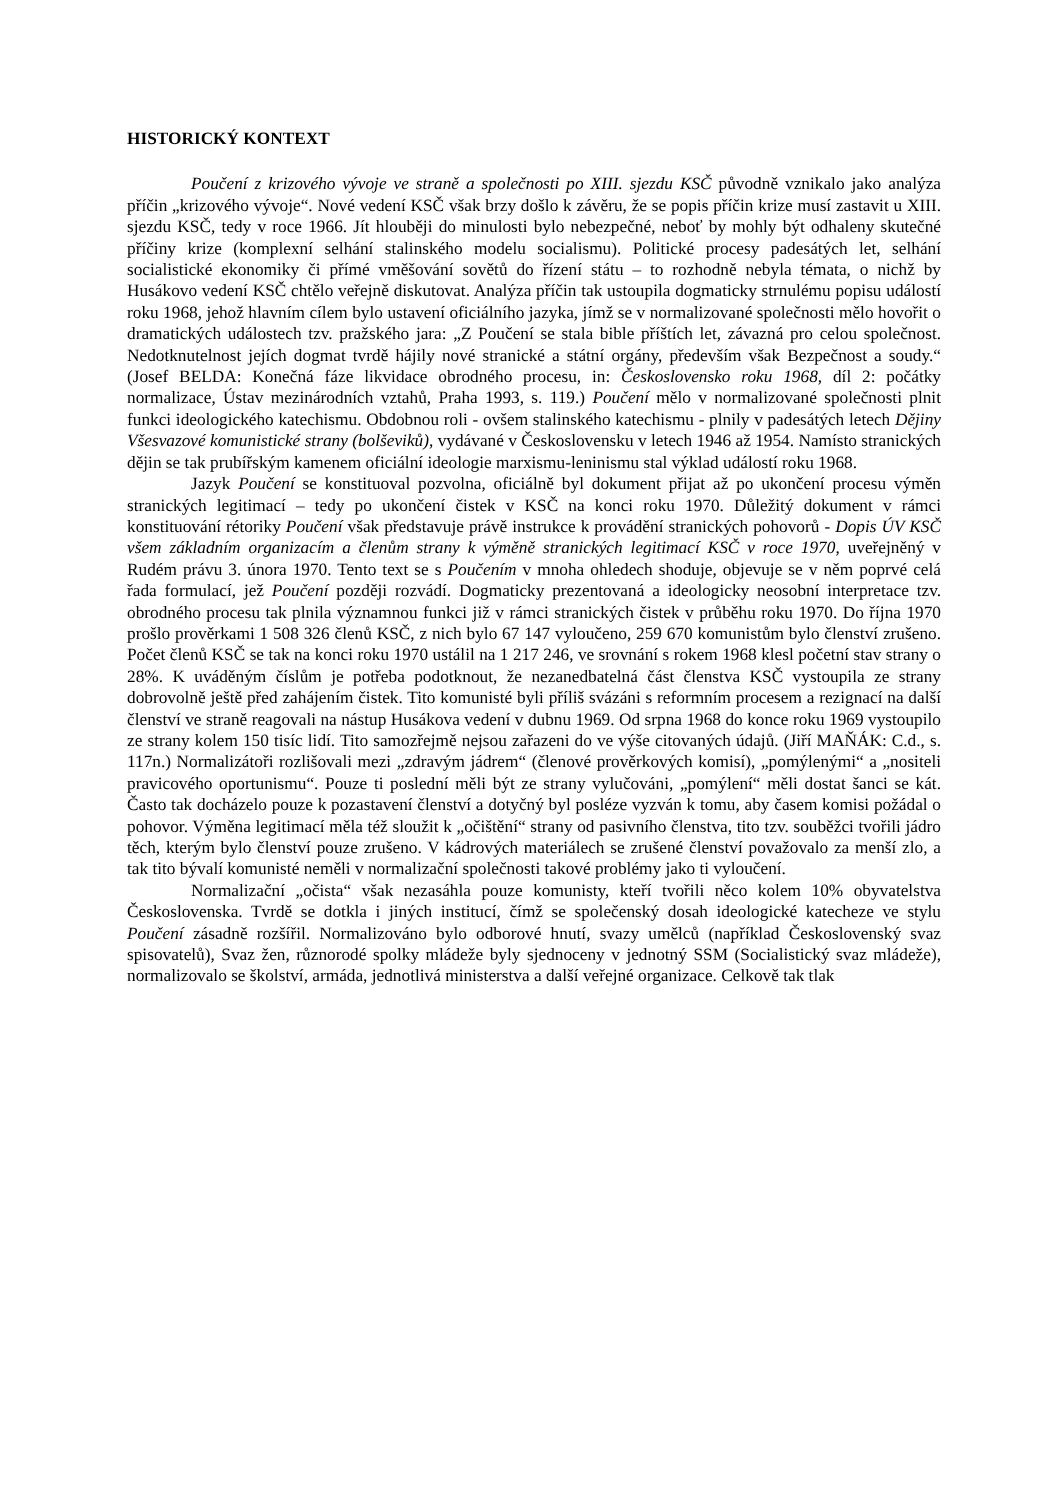HISTORICKÝ KONTEXT
Poučení z krizového vývoje ve straně a společnosti po XIII. sjezdu KSČ původně vznikalo jako analýza příčin „krizového vývoje“. Nové vedení KSČ však brzy došlo k závěru, že se popis příčin krize musí zastavit u XIII. sjezdu KSČ, tedy v roce 1966. Jít hlouběji do minulosti bylo nebezpečné, neboť by mohly být odhaleny skutečné příčiny krize (komplexní selhání stalinského modelu socialismu). Politické procesy padesátých let, selhání socialistické ekonomiky či přímé vměšování sovětů do řízení státu – to rozhodně nebyla témata, o nichž by Husákovo vedení KSČ chtělo veřejně diskutovat. Analýza příčin tak ustoupila dogmaticky strnulému popisu událostí roku 1968, jehož hlavním cílem bylo ustavení oficiálního jazyka, jímž se v normalizované společnosti mělo hovořit o dramatických událostech tzv. pražského jara: „Z Poučení se stala bible příštích let, závazná pro celou společnost. Nedotknutelnost jejích dogmat tvrdě hájily nové stranické a státní orgány, především však Bezpečnost a soudy.“ (Josef BELDA: Konečná fáze likvidace obrodného procesu, in: Československo roku 1968, díl 2: počátky normalizace, Ústav mezinárodních vztahů, Praha 1993, s. 119.) Poučení mělo v normalizované společnosti plnit funkci ideologického katechismu. Obdobnou roli - ovšem stalinského katechismu - plnily v padesátých letech Dějiny Všesvazové komunistické strany (bolševiků), vydávané v Československu v letech 1946 až 1954. Namísto stranických dějin se tak prubířským kamenem oficiální ideologie marxismu-leninismu stal výklad událostí roku 1968.
Jazyk Poučení se konstituoval pozvolna, oficiálně byl dokument přijat až po ukončení procesu výměn stranických legitimací – tedy po ukončení čistek v KSČ na konci roku 1970. Důležitý dokument v rámci konstituování rétoriky Poučení však představuje právě instrukce k provádění stranických pohovorů - Dopis ÚV KSČ všem základním organizacím a členům strany k výměně stranických legitimací KSČ v roce 1970, uveřejněný v Rudém právu 3. února 1970. Tento text se s Poučením v mnoha ohledech shoduje, objevuje se v něm poprvé celá řada formulací, jež Poučení později rozvádí. Dogmaticky prezentovaná a ideologicky neosobní interpretace tzv. obrodného procesu tak plnila významnou funkci již v rámci stranických čistek v průběhu roku 1970. Do října 1970 prošlo prověrkami 1 508 326 členů KSČ, z nich bylo 67 147 vyloučeno, 259 670 komunistům bylo členství zrušeno. Počet členů KSČ se tak na konci roku 1970 ustálil na 1 217 246, ve srovnání s rokem 1968 klesl početní stav strany o 28%. K uváděným číslům je potřeba podotknout, že nezanedbatelná část členstva KSČ vystoupila ze strany dobrovolně ještě před zahájením čistek. Tito komunisté byli příliš svázáni s reformním procesem a rezignací na další členství ve straně reagovali na nástup Husákova vedení v dubnu 1969. Od srpna 1968 do konce roku 1969 vystoupilo ze strany kolem 150 tisíc lidí. Tito samozřejmě nejsou zařazeni do ve výše citovaných údajů. (Jiří MAŇÁK: C.d., s. 117n.) Normalizátoři rozlišovali mezi „zdravým jádrem“ (členové prověrkových komisí), „pomýlenými“ a „nositeli pravicového oportunismu“. Pouze ti poslední měli být ze strany vylučováni, „pomýlení“ měli dostat šanci se kát. Často tak docházelo pouze k pozastavení členství a dotyčný byl posléze vyzván k tomu, aby časem komisi požádal o pohovor. Výměna legitimací měla též sloužit k „očištění“ strany od pasivního členstva, tito tzv. souběžci tvořili jádro těch, kterým bylo členství pouze zrušeno. V kádrových materiálech se zrušené členství považovalo za menší zlo, a tak tito bývalí komunisté neměli v normalizační společnosti takové problémy jako ti vyloučení.
Normalizační „očista“ však nezasáhla pouze komunisty, kteří tvořili něco kolem 10% obyvatelstva Československa. Tvrdě se dotkla i jiných institucí, čímž se společenský dosah ideologické katecheze ve stylu Poučení zásadně rozšířil. Normalizováno bylo odborové hnutí, svazy umělců (například Československý svaz spisovatelů), Svaz žen, různorodé spolky mládeže byly sjednoceny v jednotný SSM (Socialistický svaz mládeže), normalizovalo se školství, armáda, jednotlivá ministerstva a další veřejné organizace. Celkově tak tlak